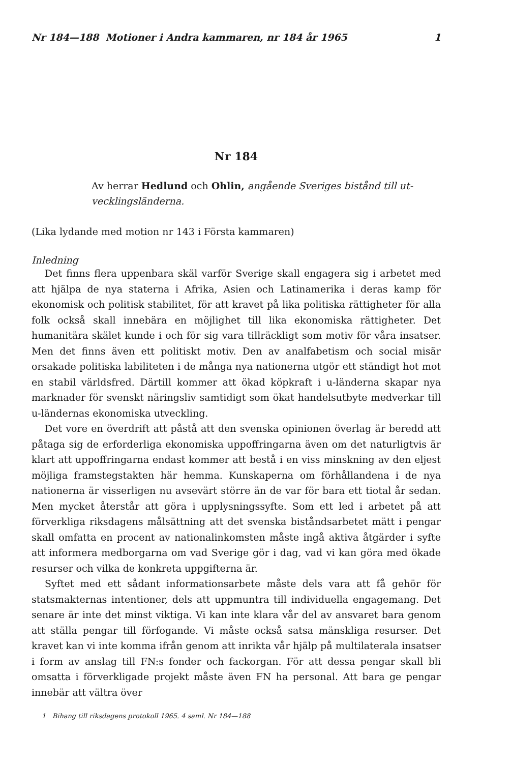Nr 184—188 Motioner i Andra kammaren, nr 184 år 1965 1
Nr 184
Av herrar Hedlund och Ohlin, angående Sveriges bistånd till ut-
vecklingsländerna.
(Lika lydande med motion nr 143 i Första kammaren)
Inledning
Det finns flera uppenbara skäl varför Sverige skall engagera sig i arbetet med att hjälpa de nya staterna i Afrika, Asien och Latinamerika i deras kamp för ekonomisk och politisk stabilitet, för att kravet på lika politiska rättigheter för alla folk också skall innebära en möjlighet till lika ekonomiska rättigheter. Det humanitära skälet kunde i och för sig vara tillräckligt som motiv för våra insatser. Men det finns även ett politiskt motiv. Den av analfabetism och social misär orsakade politiska labiliteten i de många nya nationerna utgör ett ständigt hot mot en stabil världsfred. Därtill kommer att ökad köpkraft i u-länderna skapar nya marknader för svenskt näringsliv samtidigt som ökat handelsutbyte medverkar till u-ländernas ekonomiska utveckling.
Det vore en överdrift att påstå att den svenska opinionen överlag är beredd att påtaga sig de erforderliga ekonomiska uppoffringarna även om det naturligtvis är klart att uppoffringarna endast kommer att bestå i en viss minskning av den eljest möjliga framstegstakten här hemma. Kunskaperna om förhållandena i de nya nationerna är visserligen nu avsevärt större än de var för bara ett tiotal år sedan. Men mycket återstår att göra i upplysningssyfte. Som ett led i arbetet på att förverkliga riksdagens målsättning att det svenska biståndsarbetet mätt i pengar skall omfatta en procent av nationalinkomsten måste ingå aktiva åtgärder i syfte att informera medborgarna om vad Sverige gör i dag, vad vi kan göra med ökade resurser och vilka de konkreta uppgifterna är.
Syftet med ett sådant informationsarbete måste dels vara att få gehör för statsmakternas intentioner, dels att uppmuntra till individuella engagemang. Det senare är inte det minst viktiga. Vi kan inte klara vår del av ansvaret bara genom att ställa pengar till förfogande. Vi måste också satsa mänskliga resurser. Det kravet kan vi inte komma ifrån genom att inrikta vår hjälp på multilaterala insatser i form av anslag till FN:s fonder och fackorgan. För att dessa pengar skall bli omsatta i förverkligade projekt måste även FN ha personal. Att bara ge pengar innebär att vältra över
1 Bihang till riksdagens protokoll 1965. 4 saml. Nr 184—188